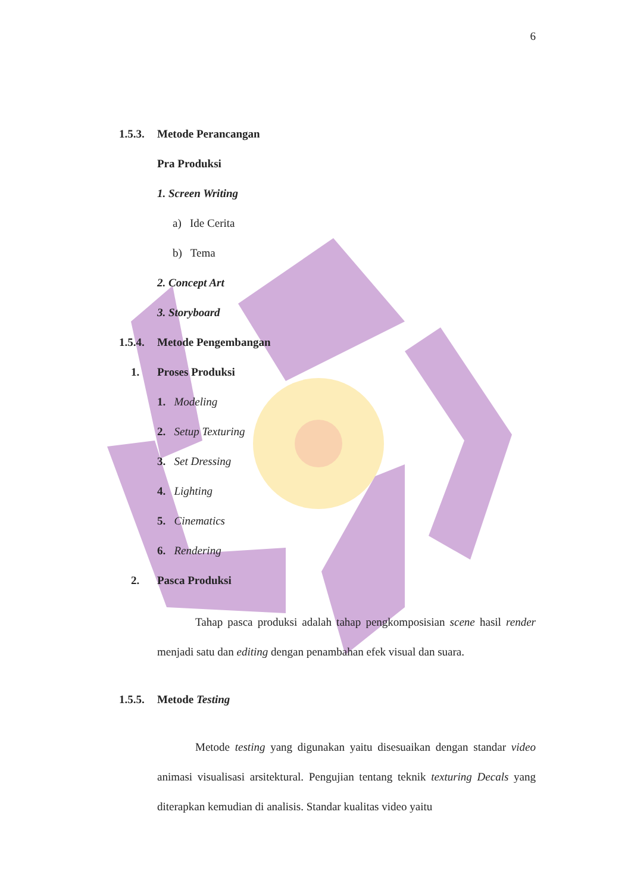6
1.5.3. Metode Perancangan
Pra Produksi
1. Screen Writing
a) Ide Cerita
b) Tema
2. Concept Art
3. Storyboard
1.5.4. Metode Pengembangan
1. Proses Produksi
1. Modeling
2. Setup Texturing
3. Set Dressing
4. Lighting
5. Cinematics
6. Rendering
2. Pasca Produksi
Tahap pasca produksi adalah tahap pengkomposisian scene hasil render menjadi satu dan editing dengan penambahan efek visual dan suara.
1.5.5. Metode Testing
Metode testing yang digunakan yaitu disesuaikan dengan standar video animasi visualisasi arsitektural. Pengujian tentang teknik texturing Decals yang diterapkan kemudian di analisis. Standar kualitas video yaitu